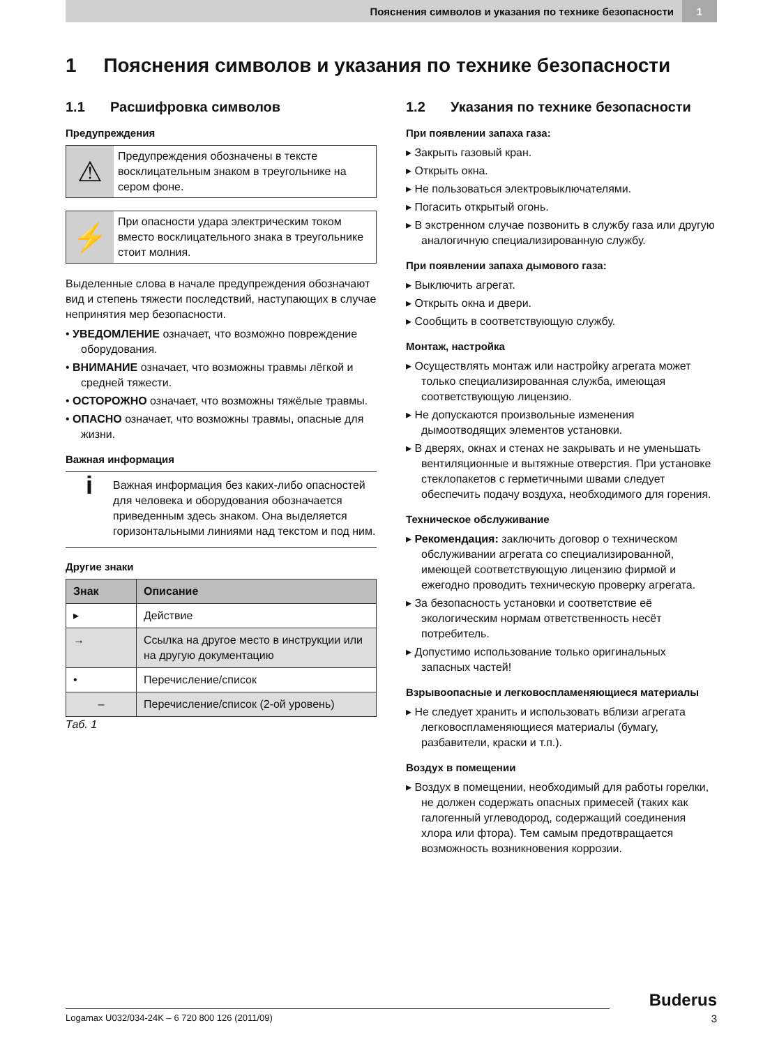Пояснения символов и указания по технике безопасности 1
1 Пояснения символов и указания по технике безопасности
1.1 Расшифровка символов
Предупреждения
⚠
Предупреждения обозначены в тексте восклицательным знаком в треугольнике на сером фоне.
⚡
При опасности удара электрическим током вместо восклицательного знака в треугольнике стоит молния.
Выделенные слова в начале предупреждения обозначают вид и степень тяжести последствий, наступающих в случае непринятия мер безопасности.
• УВЕДОМЛЕНИЕ означает, что возможно повреждение оборудования.
• ВНИМАНИЕ означает, что возможны травмы лёгкой и средней тяжести.
• ОСТОРОЖНО означает, что возможны тяжёлые травмы.
• ОПАСНО означает, что возможны травмы, опасные для жизни.
Важная информация
i
Важная информация без каких-либо опасностей для человека и оборудования обозначается приведенным здесь знаком. Она выделяется горизонтальными линиями над текстом и под ним.
Другие знаки
| Знак | Описание |
| --- | --- |
| ▸ | Действие |
| → | Ссылка на другое место в инструкции или на другую документацию |
| • | Перечисление/список |
| – | Перечисление/список (2-ой уровень) |
Таб. 1
1.2 Указания по технике безопасности
При появлении запаха газа:
▸ Закрыть газовый кран.
▸ Открыть окна.
▸ Не пользоваться электровыключателями.
▸ Погасить открытый огонь.
▸ В экстренном случае позвонить в службу газа или другую аналогичную специализированную службу.
При появлении запаха дымового газа:
▸ Выключить агрегат.
▸ Открыть окна и двери.
▸ Сообщить в соответствующую службу.
Монтаж, настройка
▸ Осуществлять монтаж или настройку агрегата может только специализированная служба, имеющая соответствующую лицензию.
▸ Не допускаются произвольные изменения дымоотводящих элементов установки.
▸ В дверях, окнах и стенах не закрывать и не уменьшать вентиляционные и вытяжные отверстия. При установке стеклопакетов с герметичными швами следует обеспечить подачу воздуха, необходимого для горения.
Техническое обслуживание
▸ Рекомендация: заключить договор о техническом обслуживании агрегата со специализированной, имеющей соответствующую лицензию фирмой и ежегодно проводить техническую проверку агрегата.
▸ За безопасность установки и соответствие её экологическим нормам ответственность несёт потребитель.
▸ Допустимо использование только оригинальных запасных частей!
Взрывоопасные и легковоспламеняющиеся материалы
▸ Не следует хранить и использовать вблизи агрегата легковоспламеняющиеся материалы (бумагу, разбавители, краски и т.п.).
Воздух в помещении
▸ Воздух в помещении, необходимый для работы горелки, не должен содержать опасных примесей (таких как галогенный углеводород, содержащий соединения хлора или фтора). Тем самым предотвращается возможность возникновения коррозии.
Buderus
Logamax U032/034-24K – 6 720 800 126 (2011/09) 3